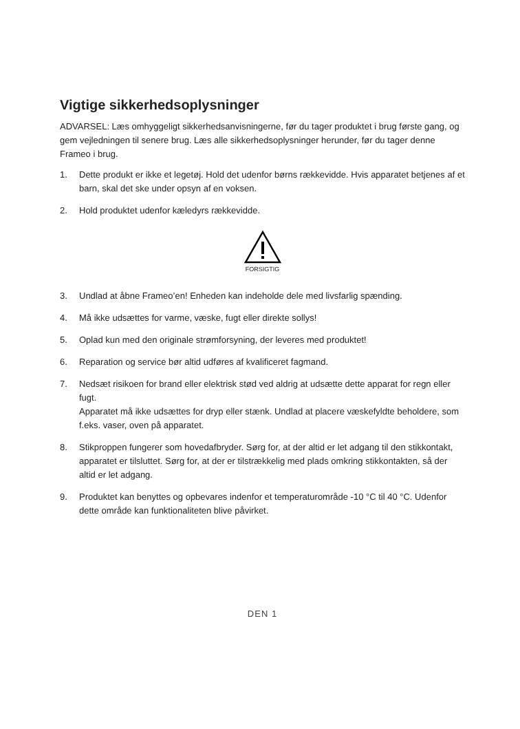Vigtige sikkerhedsoplysninger
ADVARSEL: Læs omhyggeligt sikkerhedsanvisningerne, før du tager produktet i brug første gang, og gem vejledningen til senere brug. Læs alle sikkerhedsoplysninger herunder, før du tager denne Frameo i brug.
1. Dette produkt er ikke et legetøj. Hold det udenfor børns rækkevidde. Hvis apparatet betjenes af et barn, skal det ske under opsyn af en voksen.
2. Hold produktet udenfor kæledyrs rækkevidde.
FORSIGTIG
3. Undlad at åbne Frameo’en! Enheden kan indeholde dele med livsfarlig spænding.
4. Må ikke udsættes for varme, væske, fugt eller direkte sollys!
5. Oplad kun med den originale strømforsyning, der leveres med produktet!
6. Reparation og service bør altid udføres af kvalificeret fagmand.
7. Nedsæt risikoen for brand eller elektrisk stød ved aldrig at udsætte dette apparat for regn eller fugt.
Apparatet må ikke udsættes for dryp eller stænk. Undlad at placere væskefyldte beholdere, som f.eks. vaser, oven på apparatet.
8. Stikproppen fungerer som hovedafbryder. Sørg for, at der altid er let adgang til den stikkontakt, apparatet er tilsluttet. Sørg for, at der er tilstrækkelig med plads omkring stikkontakten, så der altid er let adgang.
9. Produktet kan benyttes og opbevares indenfor et temperaturområde -10 °C til 40 °C. Udenfor dette område kan funktionaliteten blive påvirket.
DEN 1